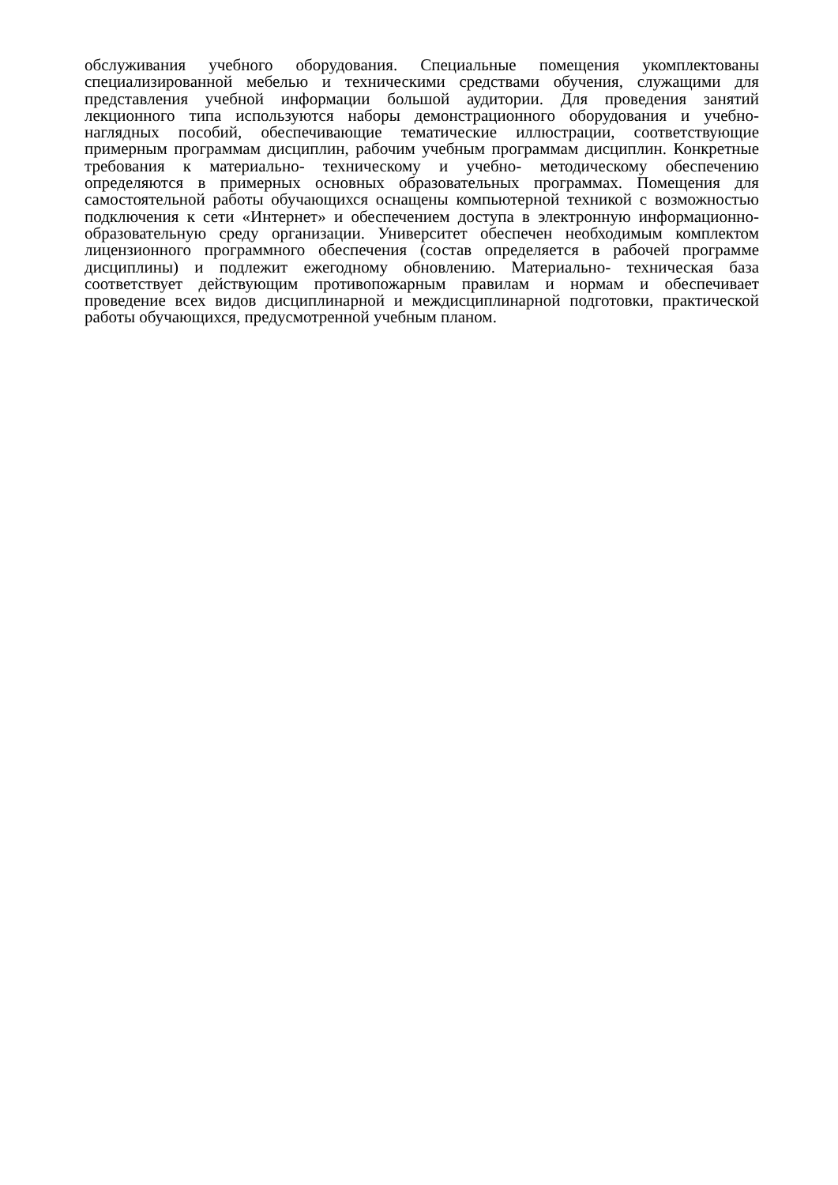обслуживания учебного оборудования. Специальные помещения укомплектованы специализированной мебелью и техническими средствами обучения, служащими для представления учебной информации большой аудитории. Для проведения занятий лекционного типа используются наборы демонстрационного оборудования и учебно-наглядных пособий, обеспечивающие тематические иллюстрации, соответствующие примерным программам дисциплин, рабочим учебным программам дисциплин. Конкретные требования к материально- техническому и учебно- методическому обеспечению определяются в примерных основных образовательных программах. Помещения для самостоятельной работы обучающихся оснащены компьютерной техникой с возможностью подключения к сети «Интернет» и обеспечением доступа в электронную информационно- образовательную среду организации. Университет обеспечен необходимым комплектом лицензионного программного обеспечения (состав определяется в рабочей программе дисциплины) и подлежит ежегодному обновлению. Материально- техническая база соответствует действующим противопожарным правилам и нормам и обеспечивает проведение всех видов дисциплинарной и междисциплинарной подготовки, практической работы обучающихся, предусмотренной учебным планом.